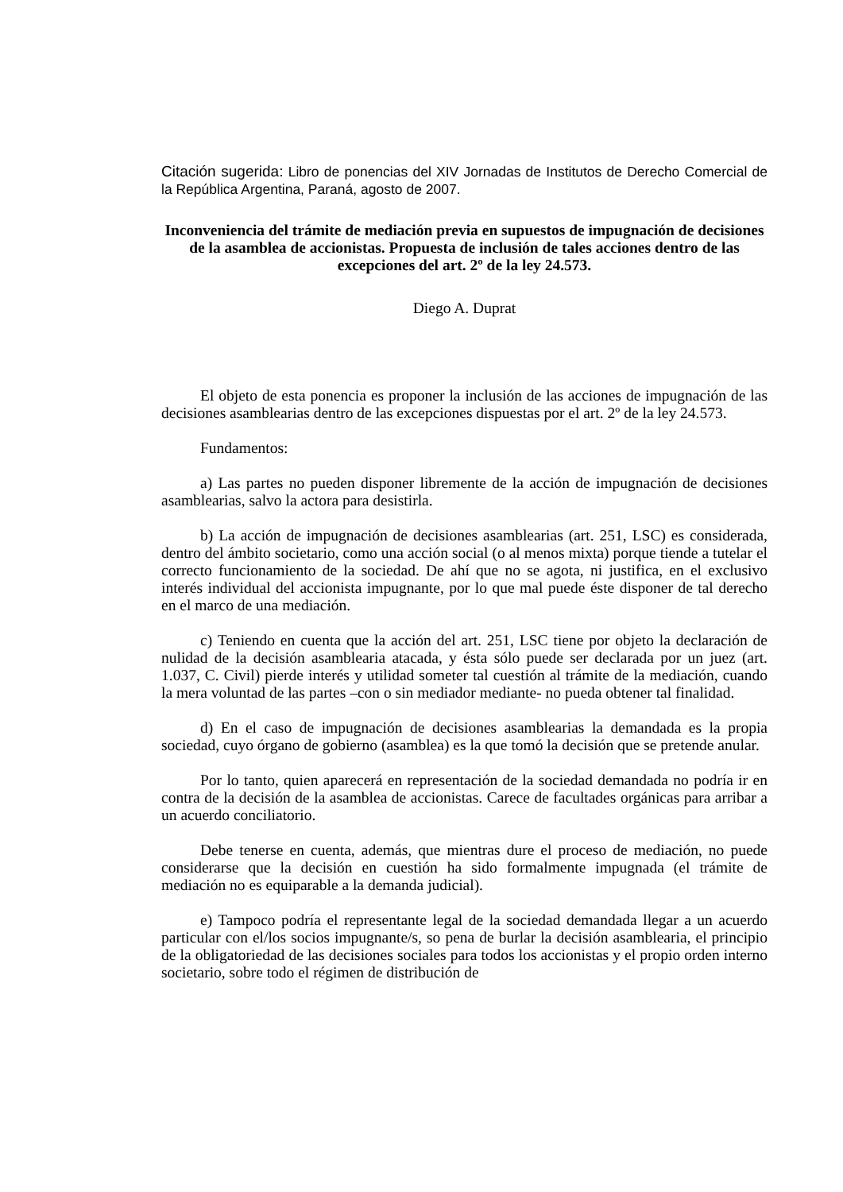Citación sugerida: Libro de ponencias del XIV Jornadas de Institutos de Derecho Comercial de la República Argentina, Paraná, agosto de 2007.
Inconveniencia del trámite de mediación previa en supuestos de impugnación de decisiones de la asamblea de accionistas. Propuesta de inclusión de tales acciones dentro de las excepciones del art. 2º de la ley 24.573.
Diego A. Duprat
El objeto de esta ponencia es proponer la inclusión de las acciones de impugnación de las decisiones asamblearias dentro de las excepciones dispuestas por el art. 2º de la ley 24.573.
Fundamentos:
a) Las partes no pueden disponer libremente de la acción de impugnación de decisiones asamblearias, salvo la actora para desistirla.
b) La acción de impugnación de decisiones asamblearias (art. 251, LSC) es considerada, dentro del ámbito societario, como una acción social (o al menos mixta) porque tiende a tutelar el correcto funcionamiento de la sociedad. De ahí que no se agota, ni justifica, en el exclusivo interés individual del accionista impugnante, por lo que mal puede éste disponer de tal derecho en el marco de una mediación.
c) Teniendo en cuenta que la acción del art. 251, LSC tiene por objeto la declaración de nulidad de la decisión asamblearia atacada, y ésta sólo puede ser declarada por un juez (art. 1.037, C. Civil) pierde interés y utilidad someter tal cuestión al trámite de la mediación, cuando la mera voluntad de las partes –con o sin mediador mediante- no pueda obtener tal finalidad.
d) En el caso de impugnación de decisiones asamblearias la demandada es la propia sociedad, cuyo órgano de gobierno (asamblea) es la que tomó la decisión que se pretende anular.
Por lo tanto, quien aparecerá en representación de la sociedad demandada no podría ir en contra de la decisión de la asamblea de accionistas. Carece de facultades orgánicas para arribar a un acuerdo conciliatorio.
Debe tenerse en cuenta, además, que mientras dure el proceso de mediación, no puede considerarse que la decisión en cuestión ha sido formalmente impugnada (el trámite de mediación no es equiparable a la demanda judicial).
e) Tampoco podría el representante legal de la sociedad demandada llegar a un acuerdo particular con el/los socios impugnante/s, so pena de burlar la decisión asamblearia, el principio de la obligatoriedad de las decisiones sociales para todos los accionistas y el propio orden interno societario, sobre todo el régimen de distribución de